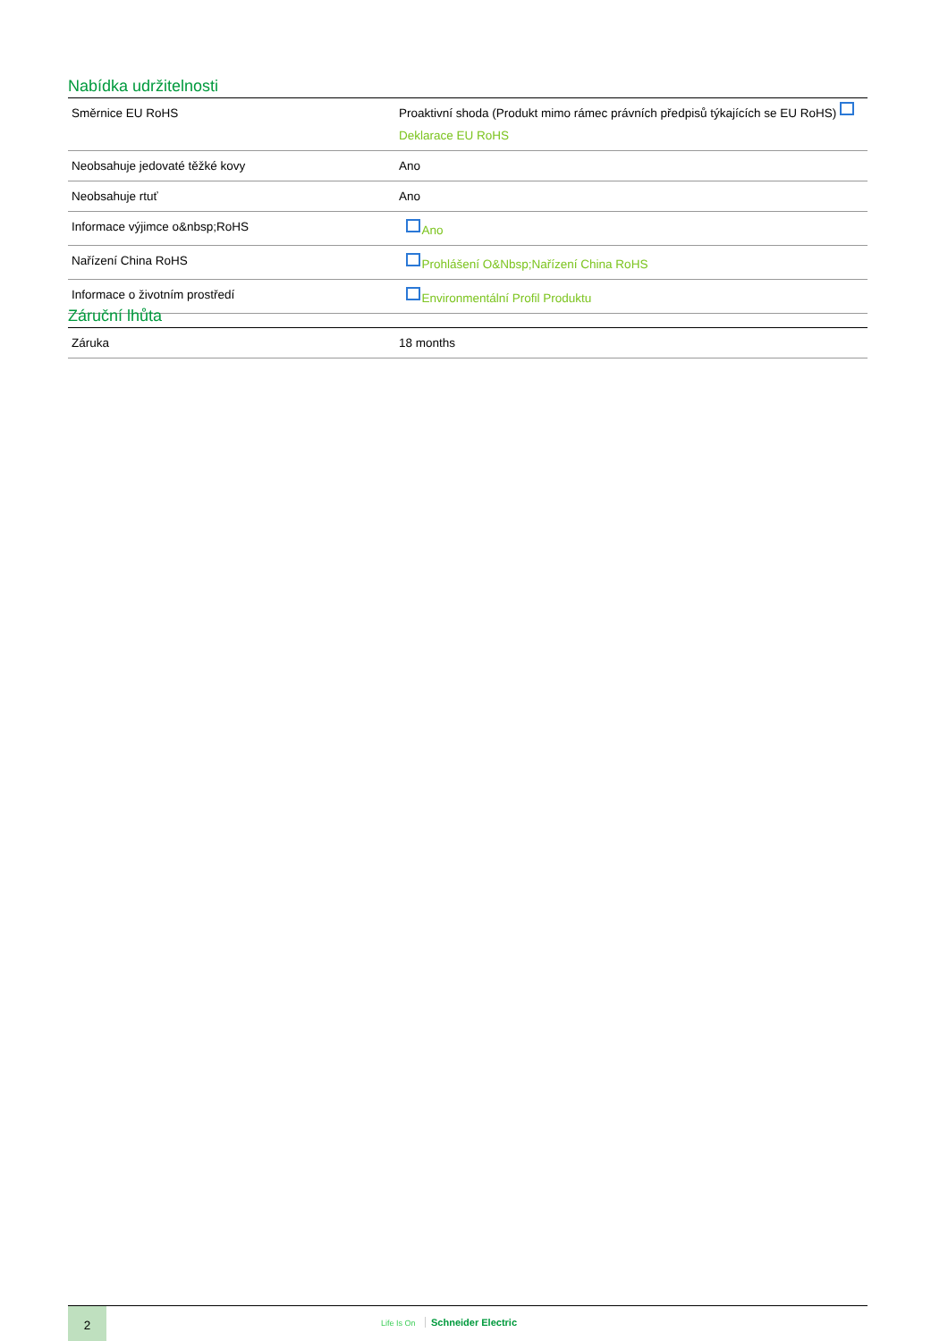Nabídka udržitelnosti
| Směrnice EU RoHS | Proaktivní shoda (Produkt mimo rámec právních předpisů týkajících se EU RoHS) Deklarace EU RoHS |
| Neobsahuje jedovaté těžké kovy | Ano |
| Neobsahuje rtuť | Ano |
| Informace výjimce o&nbsp;RoHS | Ano |
| Nařízení China RoHS | Prohlášení O&Nbsp;Nařízení China RoHS |
| Informace o životním prostředí | Environmentální Profil Produktu |
Záruční lhůta
| Záruka | 18 months |
2
Life Is On Schneider Electric